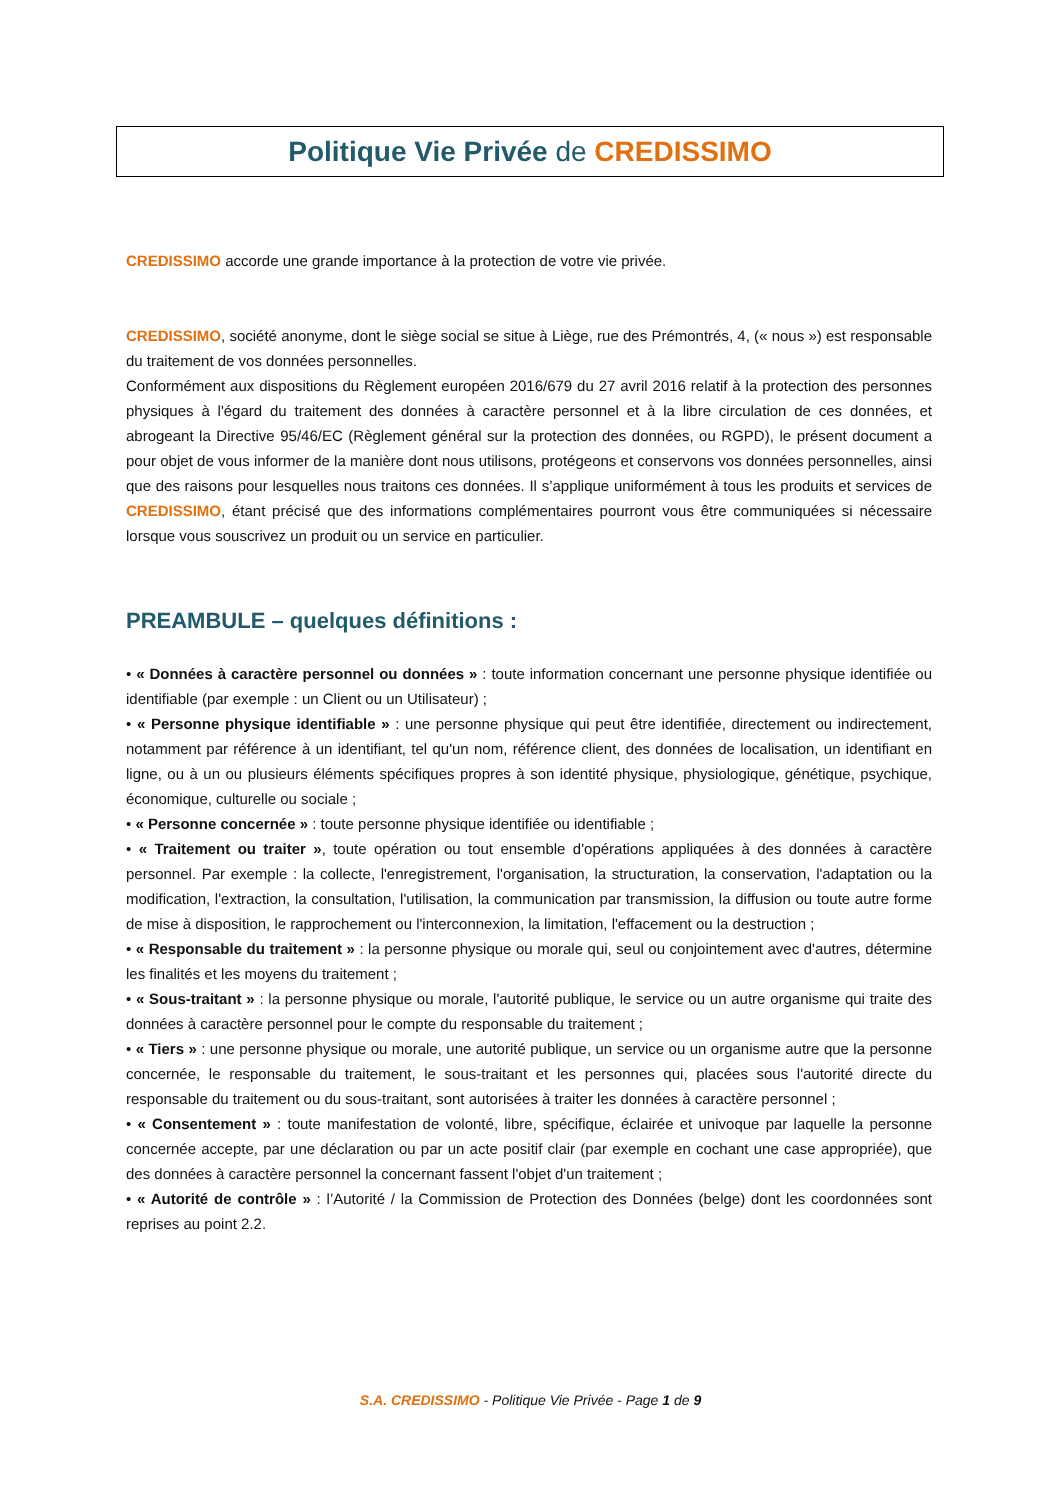Politique Vie Privée de CREDISSIMO
CREDISSIMO accorde une grande importance à la protection de votre vie privée.
CREDISSIMO, société anonyme, dont le siège social se situe à Liège, rue des Prémontrés, 4, (« nous ») est responsable du traitement de vos données personnelles.
Conformément aux dispositions du Règlement européen 2016/679 du 27 avril 2016 relatif à la protection des personnes physiques à l'égard du traitement des données à caractère personnel et à la libre circulation de ces données, et abrogeant la Directive 95/46/EC (Règlement général sur la protection des données, ou RGPD), le présent document a pour objet de vous informer de la manière dont nous utilisons, protégeons et conservons vos données personnelles, ainsi que des raisons pour lesquelles nous traitons ces données. Il s’applique uniformément à tous les produits et services de CREDISSIMO, étant précisé que des informations complémentaires pourront vous être communiquées si nécessaire lorsque vous souscrivez un produit ou un service en particulier.
PREAMBULE – quelques définitions :
• « Données à caractère personnel ou données » : toute information concernant une personne physique identifiée ou identifiable (par exemple : un Client ou un Utilisateur) ;
• « Personne physique identifiable » : une personne physique qui peut être identifiée, directement ou indirectement, notamment par référence à un identifiant, tel qu'un nom, référence client, des données de localisation, un identifiant en ligne, ou à un ou plusieurs éléments spécifiques propres à son identité physique, physiologique, génétique, psychique, économique, culturelle ou sociale ;
• « Personne concernée » : toute personne physique identifiée ou identifiable ;
• « Traitement ou traiter », toute opération ou tout ensemble d'opérations appliquées à des données à caractère personnel. Par exemple : la collecte, l'enregistrement, l'organisation, la structuration, la conservation, l'adaptation ou la modification, l'extraction, la consultation, l'utilisation, la communication par transmission, la diffusion ou toute autre forme de mise à disposition, le rapprochement ou l'interconnexion, la limitation, l'effacement ou la destruction ;
• « Responsable du traitement » : la personne physique ou morale qui, seul ou conjointement avec d'autres, détermine les finalités et les moyens du traitement ;
• « Sous-traitant » : la personne physique ou morale, l'autorité publique, le service ou un autre organisme qui traite des données à caractère personnel pour le compte du responsable du traitement ;
• « Tiers » : une personne physique ou morale, une autorité publique, un service ou un organisme autre que la personne concernée, le responsable du traitement, le sous-traitant et les personnes qui, placées sous l'autorité directe du responsable du traitement ou du sous-traitant, sont autorisées à traiter les données à caractère personnel ;
• « Consentement » : toute manifestation de volonté, libre, spécifique, éclairée et univoque par laquelle la personne concernée accepte, par une déclaration ou par un acte positif clair (par exemple en cochant une case appropriée), que des données à caractère personnel la concernant fassent l'objet d'un traitement ;
• « Autorité de contrôle » : l’Autorité / la Commission de Protection des Données (belge) dont les coordonnées sont reprises au point 2.2.
S.A. CREDISSIMO - Politique Vie Privée - Page 1 de 9